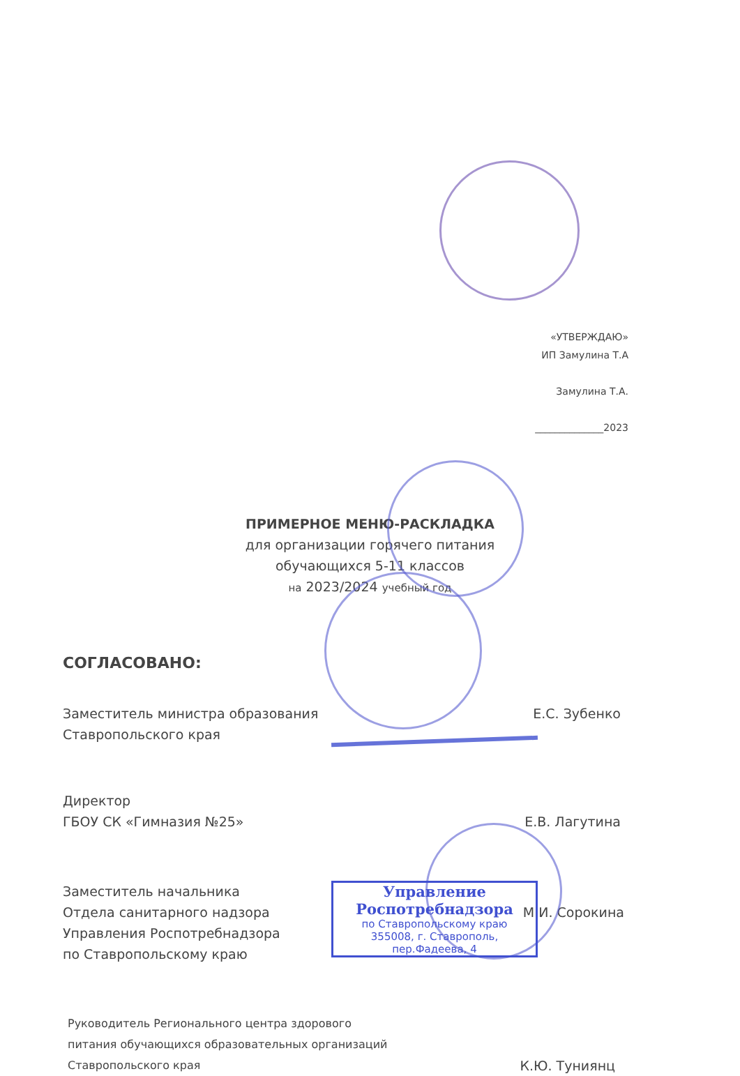«УТВЕРЖДАЮ»
ИП Замулина Т.А
Замулина Т.А.
______________2023
ПРИМЕРНОЕ МЕНЮ-РАСКЛАДКА
для организации горячего питания
обучающихся 5-11 классов
на 2023/2024 учебный год
СОГЛАСОВАНО:
Заместитель министра образования
Ставропольского края
Е.С. Зубенко
Директор
ГБОУ СК «Гимназия №25»
Е.В. Лагутина
Заместитель начальника
Отдела санитарного надзора
Управления Роспотребнадзора
по Ставропольскому краю
М.И. Сорокина
Управление
Роспотребнадзора
по Ставропольскому краю
355008, г. Ставрополь, пер.Фадеева, 4
Руководитель Регионального центра здорового
питания обучающихся образовательных организаций
Ставропольского края
К.Ю. Туниянц